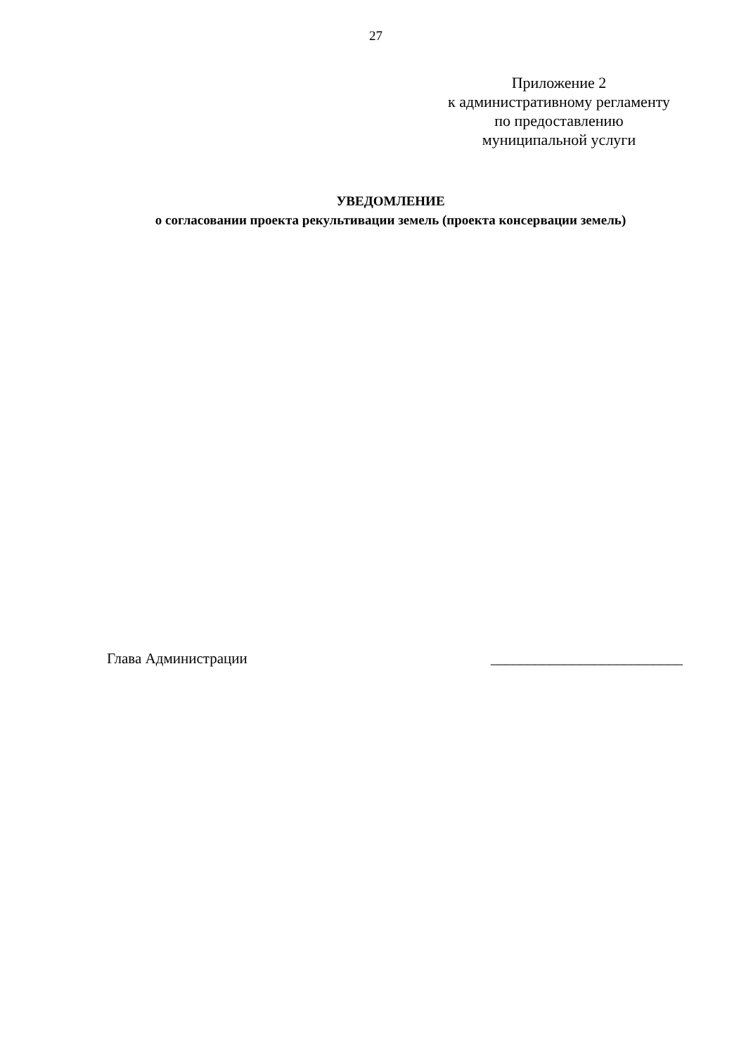27
Приложение 2
к административному регламенту
по предоставлению
муниципальной услуги
УВЕДОМЛЕНИЕ
о согласовании проекта рекультивации земель (проекта консервации земель)
Глава Администрации __________________________